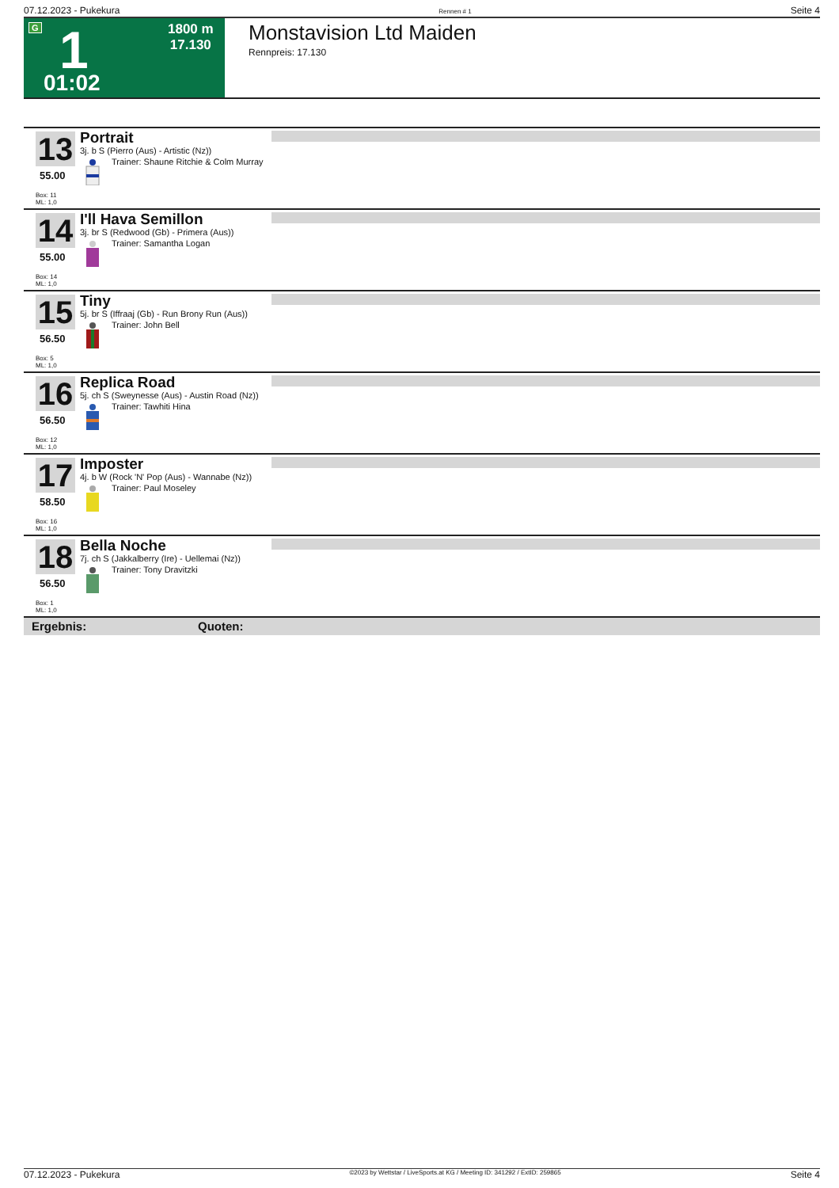07.12.2023 - Pukekura Rennen # 1 Seite 4
G 1 1800 m
17.130
01:02
Monstavision Ltd Maiden
Rennpreis: 17.130
13 Portrait
3j. b S (Pierro (Aus) - Artistic (Nz))
Trainer: Shaune Ritchie & Colm Murray
55.00
Box: 11
ML: 1,0
14 I'll Hava Semillon
3j. br S (Redwood (Gb) - Primera (Aus))
Trainer: Samantha Logan
55.00
Box: 14
ML: 1,0
15 Tiny
5j. br S (Iffraaj (Gb) - Run Brony Run (Aus))
Trainer: John Bell
56.50
Box: 5
ML: 1,0
16 Replica Road
5j. ch S (Sweynesse (Aus) - Austin Road (Nz))
Trainer: Tawhiti Hina
56.50
Box: 12
ML: 1,0
17 Imposter
4j. b W (Rock 'N' Pop (Aus) - Wannabe (Nz))
Trainer: Paul Moseley
58.50
Box: 16
ML: 1,0
18 Bella Noche
7j. ch S (Jakkalberry (Ire) - Uellemai (Nz))
Trainer: Tony Dravitzki
56.50
Box: 1
ML: 1,0
Ergebnis: Quoten:
07.12.2023 - Pukekura ©2023 by Wettstar / LiveSports.at KG / Meeting ID: 341292 / ExtID: 259865 Seite 4